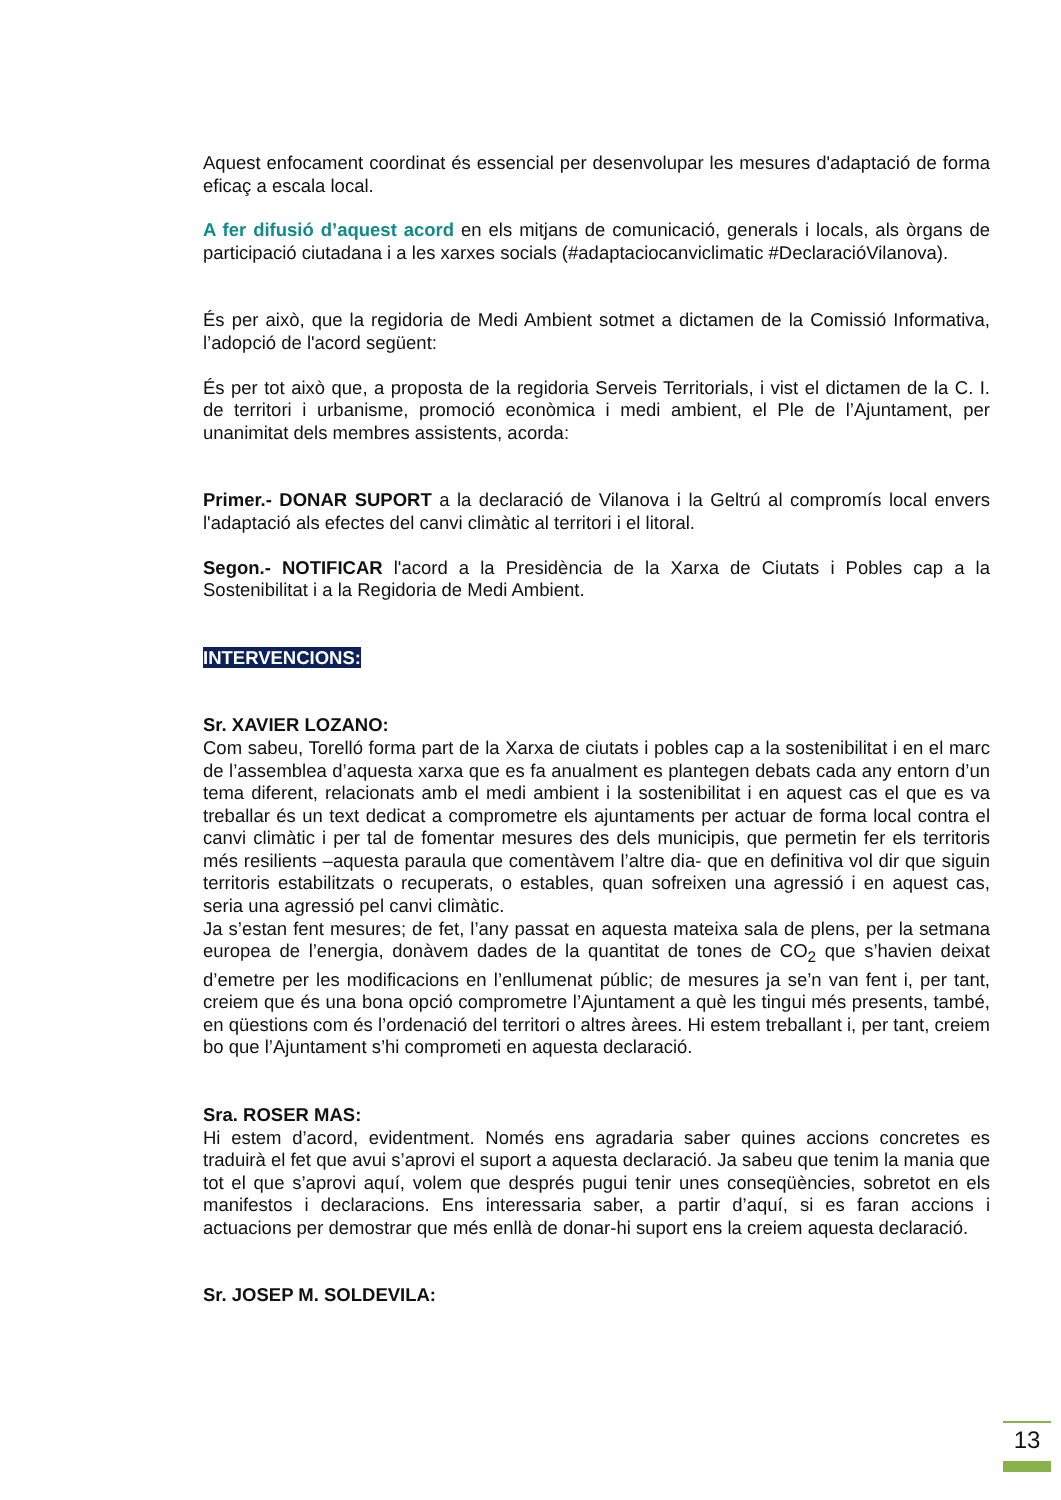Aquest enfocament coordinat és essencial per desenvolupar les mesures d'adaptació de forma eficaç a escala local.
A fer difusió d’aquest acord en els mitjans de comunicació, generals i locals, als òrgans de participació ciutadana i a les xarxes socials (#adaptaciocanviclimatic #DeclaracióVilanova).
És per això, que la regidoria de Medi Ambient sotmet a dictamen de la Comissió Informativa, l’adopció de l'acord següent:
És per tot això que, a proposta de la regidoria Serveis Territorials, i vist el dictamen de la C. I. de territori i urbanisme, promoció econòmica i medi ambient, el Ple de l’Ajuntament, per unanimitat dels membres assistents, acorda:
Primer.- DONAR SUPORT a la declaració de Vilanova i la Geltrú al compromís local envers l'adaptació als efectes del canvi climàtic al territori i el litoral.
Segon.- NOTIFICAR l'acord a la Presidència de la Xarxa de Ciutats i Pobles cap a la Sostenibilitat i a la Regidoria de Medi Ambient.
INTERVENCIONS:
Sr. XAVIER LOZANO:
Com sabeu, Torelló forma part de la Xarxa de ciutats i pobles cap a la sostenibilitat i en el marc de l’assemblea d’aquesta xarxa que es fa anualment es plantegen debats cada any entorn d’un tema diferent, relacionats amb el medi ambient i la sostenibilitat i en aquest cas el que es va treballar és un text dedicat a comprometre els ajuntaments per actuar de forma local contra el canvi climàtic i per tal de fomentar mesures des dels municipis, que permetin fer els territoris més resilients –aquesta paraula que comentàvem l’altre dia- que en definitiva vol dir que siguin territoris estabilitzats o recuperats, o estables, quan sofreixen una agressió i en aquest cas, seria una agressió pel canvi climàtic.
Ja s’estan fent mesures; de fet, l’any passat en aquesta mateixa sala de plens, per la setmana europea de l’energia, donàvem dades de la quantitat de tones de CO<sub>2</sub> que s’havien deixat d’emetre per les modificacions en l’enllumenat públic; de mesures ja se’n van fent i, per tant, creiem que és una bona opció comprometre l’Ajuntament a què les tingui més presents, també, en qüestions com és l’ordenació del territori o altres àrees. Hi estem treballant i, per tant, creiem bo que l’Ajuntament s’hi comprometi en aquesta declaració.
Sra. ROSER MAS:
Hi estem d’acord, evidentment. Només ens agradaria saber quines accions concretes es traduirà el fet que avui s’aprovi el suport a aquesta declaració. Ja sabeu que tenim la mania que tot el que s’aprovi aquí, volem que després pugui tenir unes conseqüències, sobretot en els manifestos i declaracions. Ens interessaria saber, a partir d’aquí, si es faran accions i actuacions per demostrar que més enllà de donar-hi suport ens la creiem aquesta declaració.
Sr. JOSEP M. SOLDEVILA:
13